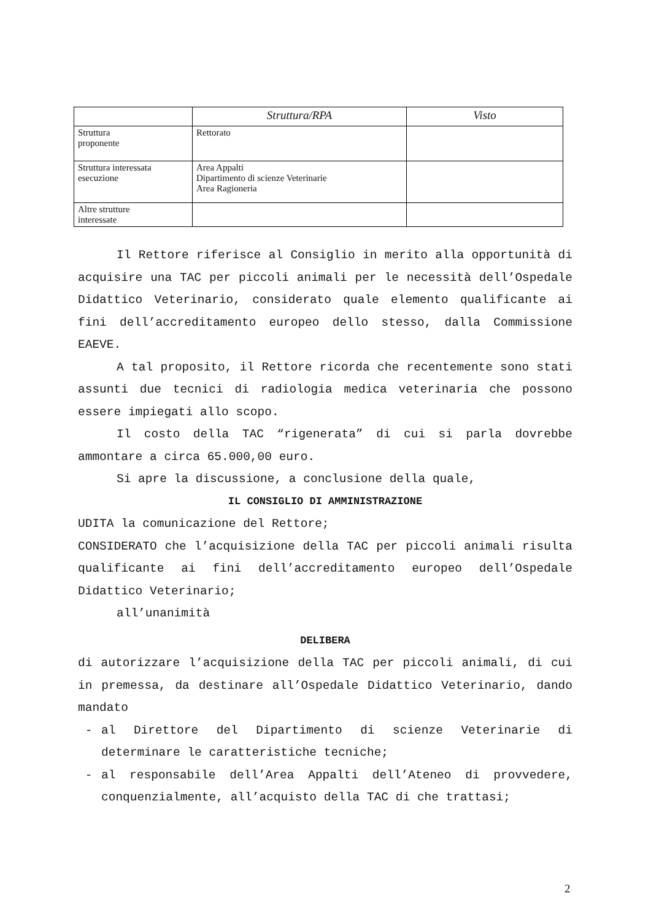| | Struttura/RPA | Visto |
| --- | --- | --- |
| Struttura proponente | Rettorato | |
| Struttura interessata esecuzione | Area Appalti Dipartimento di scienze Veterinarie Area Ragioneria | |
| Altre strutture interessate | | |
Il Rettore riferisce al Consiglio in merito alla opportunità di acquisire una TAC per piccoli animali per le necessità dell’Ospedale Didattico Veterinario, considerato quale elemento qualificante ai fini dell’accreditamento europeo dello stesso, dalla Commissione EAEVE.
A tal proposito, il Rettore ricorda che recentemente sono stati assunti due tecnici di radiologia medica veterinaria che possono essere impiegati allo scopo.
Il costo della TAC “rigenerata” di cui si parla dovrebbe ammontare a circa 65.000,00 euro.
Si apre la discussione, a conclusione della quale,
IL CONSIGLIO DI AMMINISTRAZIONE
UDITA la comunicazione del Rettore;
CONSIDERATO che l’acquisizione della TAC per piccoli animali risulta qualificante ai fini dell’accreditamento europeo dell’Ospedale Didattico Veterinario;
all’unanimità
DELIBERA
di autorizzare l’acquisizione della TAC per piccoli animali, di cui in premessa, da destinare all’Ospedale Didattico Veterinario, dando mandato
- al Direttore del Dipartimento di scienze Veterinarie di determinare le caratteristiche tecniche;
- al responsabile dell’Area Appalti dell’Ateneo di provvedere, conquenzialmente, all’acquisto della TAC di che trattasi;
2